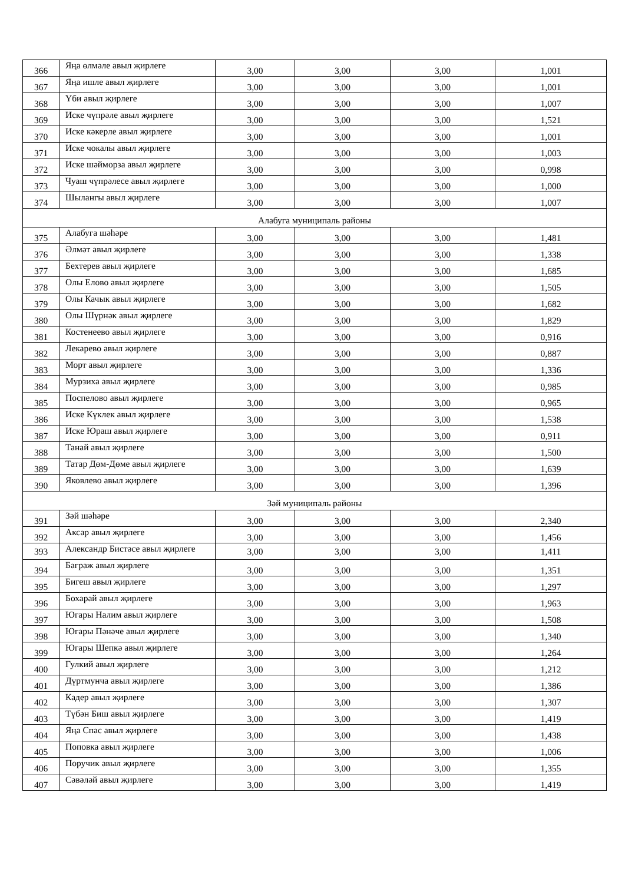| 366 | Яңа өлмәле авыл җирлеге | 3,00 | 3,00 | 3,00 | 1,001 |
| 367 | Яңа ишле авыл җирлеге | 3,00 | 3,00 | 3,00 | 1,001 |
| 368 | Үби авыл җирлеге | 3,00 | 3,00 | 3,00 | 1,007 |
| 369 | Иске чүпрәле авыл җирлеге | 3,00 | 3,00 | 3,00 | 1,521 |
| 370 | Иске кәкерле авыл җирлеге | 3,00 | 3,00 | 3,00 | 1,001 |
| 371 | Иске чокалы авыл җирлеге | 3,00 | 3,00 | 3,00 | 1,003 |
| 372 | Иске шәйморза авыл җирлеге | 3,00 | 3,00 | 3,00 | 0,998 |
| 373 | Чуаш чүпрәлесе авыл җирлеге | 3,00 | 3,00 | 3,00 | 1,000 |
| 374 | Шылангы авыл җирлеге | 3,00 | 3,00 | 3,00 | 1,007 |
| Алабуга муниципаль районы | | | | | |
| 375 | Алабуга шәһәре | 3,00 | 3,00 | 3,00 | 1,481 |
| 376 | Әлмәт авыл җирлеге | 3,00 | 3,00 | 3,00 | 1,338 |
| 377 | Бехтерев авыл җирлеге | 3,00 | 3,00 | 3,00 | 1,685 |
| 378 | Олы Елово авыл җирлеге | 3,00 | 3,00 | 3,00 | 1,505 |
| 379 | Олы Качык авыл җирлеге | 3,00 | 3,00 | 3,00 | 1,682 |
| 380 | Олы Шүрнәк авыл җирлеге | 3,00 | 3,00 | 3,00 | 1,829 |
| 381 | Костенеево авыл җирлеге | 3,00 | 3,00 | 3,00 | 0,916 |
| 382 | Лекарево авыл җирлеге | 3,00 | 3,00 | 3,00 | 0,887 |
| 383 | Морт авыл җирлеге | 3,00 | 3,00 | 3,00 | 1,336 |
| 384 | Мурзиха авыл җирлеге | 3,00 | 3,00 | 3,00 | 0,985 |
| 385 | Поспелово авыл җирлеге | 3,00 | 3,00 | 3,00 | 0,965 |
| 386 | Иске Күклек авыл җирлеге | 3,00 | 3,00 | 3,00 | 1,538 |
| 387 | Иске Юраш авыл җирлеге | 3,00 | 3,00 | 3,00 | 0,911 |
| 388 | Танай авыл җирлеге | 3,00 | 3,00 | 3,00 | 1,500 |
| 389 | Татар Дөм-Дөме авыл җирлеге | 3,00 | 3,00 | 3,00 | 1,639 |
| 390 | Яковлево авыл җирлеге | 3,00 | 3,00 | 3,00 | 1,396 |
| Зәй муниципаль районы | | | | | |
| 391 | Зәй шәһәре | 3,00 | 3,00 | 3,00 | 2,340 |
| 392 | Аксар авыл җирлеге | 3,00 | 3,00 | 3,00 | 1,456 |
| 393 | Александр Бистәсе авыл җирлеге | 3,00 | 3,00 | 3,00 | 1,411 |
| 394 | Баграж авыл җирлеге | 3,00 | 3,00 | 3,00 | 1,351 |
| 395 | Бигеш авыл җирлеге | 3,00 | 3,00 | 3,00 | 1,297 |
| 396 | Бохарай авыл җирлеге | 3,00 | 3,00 | 3,00 | 1,963 |
| 397 | Югары Налим авыл җирлеге | 3,00 | 3,00 | 3,00 | 1,508 |
| 398 | Югары Пәнәче авыл җирлеге | 3,00 | 3,00 | 3,00 | 1,340 |
| 399 | Югары Шепкә авыл җирлеге | 3,00 | 3,00 | 3,00 | 1,264 |
| 400 | Гулкий авыл җирлеге | 3,00 | 3,00 | 3,00 | 1,212 |
| 401 | Дүртмунча авыл җирлеге | 3,00 | 3,00 | 3,00 | 1,386 |
| 402 | Кадер авыл җирлеге | 3,00 | 3,00 | 3,00 | 1,307 |
| 403 | Түбән Биш авыл җирлеге | 3,00 | 3,00 | 3,00 | 1,419 |
| 404 | Яңа Спас авыл җирлеге | 3,00 | 3,00 | 3,00 | 1,438 |
| 405 | Поповка авыл җирлеге | 3,00 | 3,00 | 3,00 | 1,006 |
| 406 | Поручик авыл җирлеге | 3,00 | 3,00 | 3,00 | 1,355 |
| 407 | Сәвәләй авыл җирлеге | 3,00 | 3,00 | 3,00 | 1,419 |